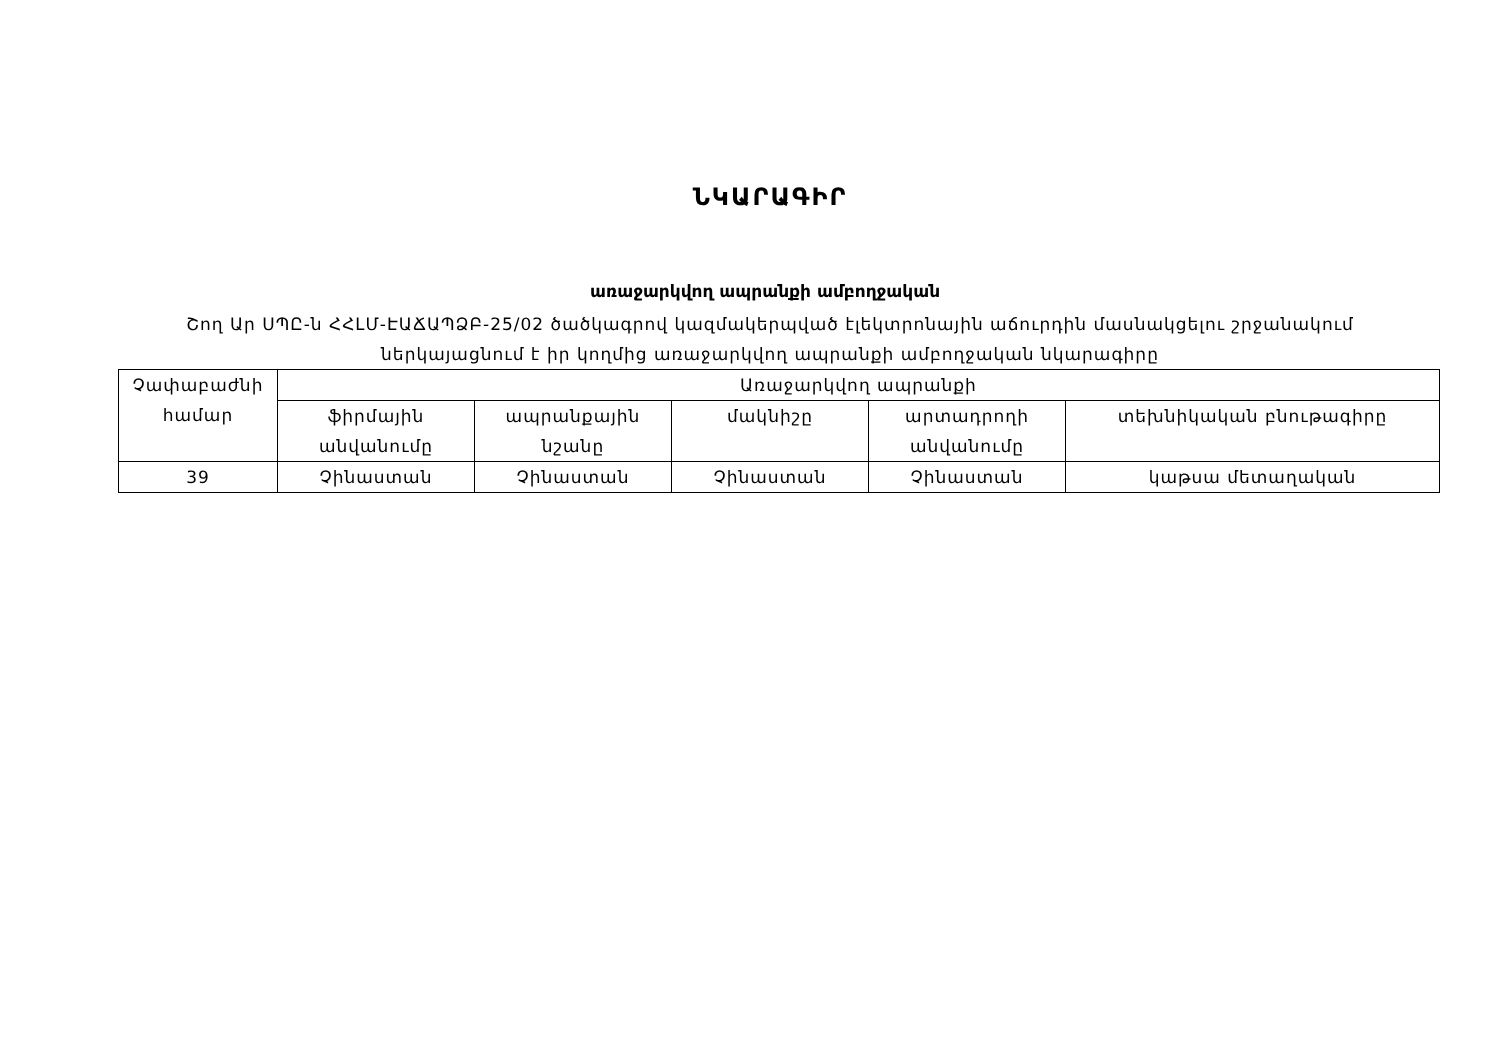ՆԿԱՐԱԳԻՐ
առաջարկվող ապրանքի ամբողջական
Շող Ար ՍՊԸ-ն ՀՀԼՄ-ԷԱՃԱՊՁԲ-25/02 ծածկագրով կազմակերպված էլեկտրոնային աճուրդին մասնակցելու շրջանակում ներկայացնում է իր կողմից առաջարկվող ապրանքի ամբողջական նկարագիրը
| Չափաբաժնի համար | Առաջարկվող ապրանքի | | | | |
| --- | --- | --- | --- | --- | --- |
| | ֆիրմային անվանումը | ապրանքային նշանը | մակնիշը | արտադրողի անվանումը | տեխնիկական բնութագիրը |
| 39 | Չինաստան | Չինաստան | Չինաստան | Չինաստան | կաթսա մետաղական |